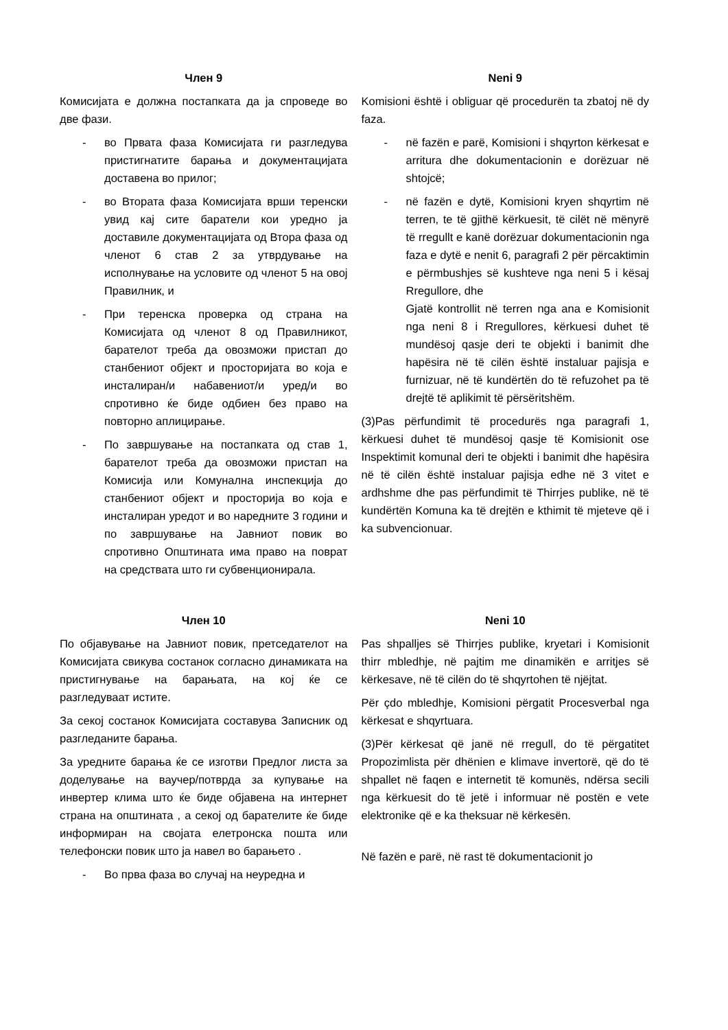Член 9
Комисијата е должна постапката да ја спроведе во две фази.
- во Првата фаза Комисијата ги разгледува пристигнатите барања и документацијата доставена во прилог;
- во Втората фаза Комисијата врши теренски увид кај сите баратели кои уредно ја доставиле документацијата од Втора фаза од членот 6 став 2 за утврдување на исполнување на условите од членот 5 на овој Правилник, и
- При теренска проверка од страна на Комисијата од членот 8 од Правилникот, барателот треба да овозможи пристап до станбениот објект и просторијата во која е инсталиран/и набавениот/и уред/и во спротивно ќе биде одбиен без право на повторно аплицирање.
- По завршување на постапката од став 1, барателот треба да овозможи пристап на Комисија или Комунална инспекција до станбениот објект и просторија во која е инсталиран уредот и во наредните 3 години и по завршување на Јавниот повик во спротивно Општината има право на поврат на средствата што ги субвенционирала.
Neni 9
Komisioni është i obliguar që procedurën ta zbatoj në dy faza.
- në fazën e parë, Komisioni i shqyrton kërkesat e arritura dhe dokumentacionin e dorëzuar në shtojcë;
- në fazën e dytë, Komisioni kryen shqyrtim në terren, te të gjithë kërkuesit, të cilët në mënyrë të rregullt e kanë dorëzuar dokumentacionin nga faza e dytë e nenit 6, paragrafi 2 për përcaktimin e përmbushjes së kushteve nga neni 5 i kësaj Rregullore, dhe
Gjatë kontrollit në terren nga ana e Komisionit nga neni 8 i Rregullores, kërkuesi duhet të mundësoj qasje deri te objekti i banimit dhe hapësira në të cilën është instaluar pajisja e furnizuar, në të kundërtën do të refuzohet pa të drejtë të aplikimit të përsëritshëm.
(3)Pas përfundimit të procedurës nga paragrafi 1, kërkuesi duhet të mundësoj qasje të Komisionit ose Inspektimit komunal deri te objekti i banimit dhe hapësira në të cilën është instaluar pajisja edhe në 3 vitet e ardhshme dhe pas përfundimit të Thirrjes publike, në të kundërtën Komuna ka të drejtën e kthimit të mjeteve që i ka subvencionuar.
Член 10
По објавување на Јавниот повик, претседателот на Комисијата свикува состанок согласно динамиката на пристигнување на барањата, на кој ќе се разгледуваат истите.
За секој состанок Комисијата составува Записник од разгледаните барања.
За уредните барања ќе се изготви Предлог листа за доделување на ваучер/потврда за купување на инвертер клима што ќе биде објавена на интернет страна на општината , а секој од барателите ќе биде информиран на својата елетронска пошта или телефонски повик што ја навел во барањето .
- Во прва фаза во случај на неуредна и
Neni 10
Pas shpalljes së Thirrjes publike, kryetari i Komisionit thirr mbledhje, në pajtim me dinamikën e arritjes së kërkesave, në të cilën do të shqyrtohen të njëjtat.
Për çdo mbledhje, Komisioni përgatit Procesverbal nga kërkesat e shqyrtuara.
(3)Për kërkesat që janë në rregull, do të përgatitet Propozimlista për dhënien e klimave invertorë, që do të shpallet në faqen e internetit të komunës, ndërsa secili nga kërkuesit do të jetë i informuar në postën e vete elektronike që e ka theksuar në kërkesën.
Në fazën e parë, në rast të dokumentacionit jo